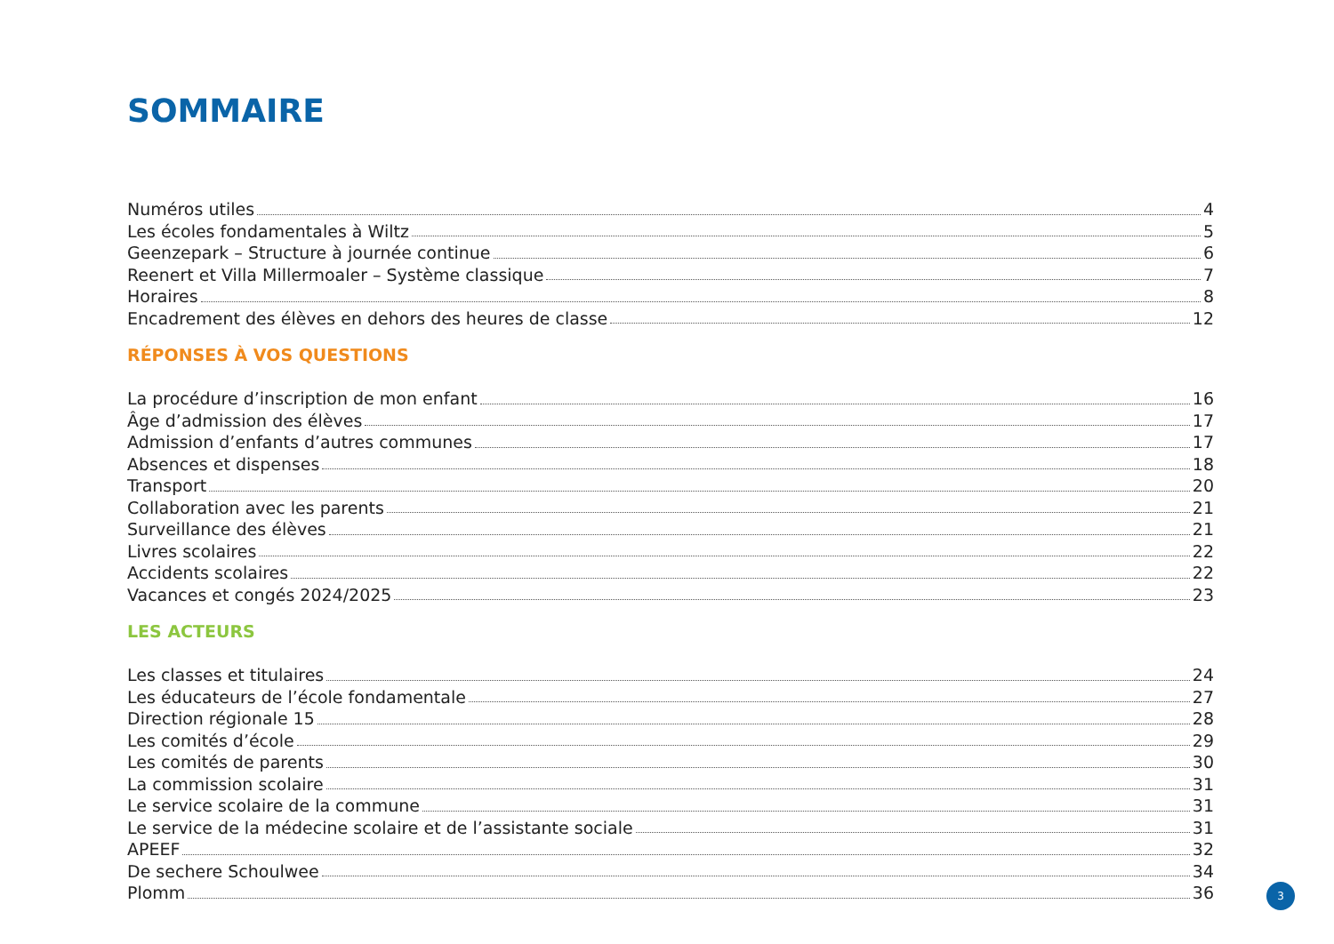SOMMAIRE
Numéros utiles 4
Les écoles fondamentales à Wiltz 5
Geenzepark – Structure à journée continue 6
Reenert et Villa Millermoaler – Système classique 7
Horaires 8
Encadrement des élèves en dehors des heures de classe 12
RÉPONSES À VOS QUESTIONS
La procédure d’inscription de mon enfant 16
Âge d’admission des élèves 17
Admission d’enfants d’autres communes 17
Absences et dispenses 18
Transport 20
Collaboration avec les parents 21
Surveillance des élèves 21
Livres scolaires 22
Accidents scolaires 22
Vacances et congés 2024/2025 23
LES ACTEURS
Les classes et titulaires 24
Les éducateurs de l’école fondamentale 27
Direction régionale 15 28
Les comités d’école 29
Les comités de parents 30
La commission scolaire 31
Le service scolaire de la commune 31
Le service de la médecine scolaire et de l’assistante sociale 31
APEEF 32
De sechere Schoulwee 34
Plomm 36
3